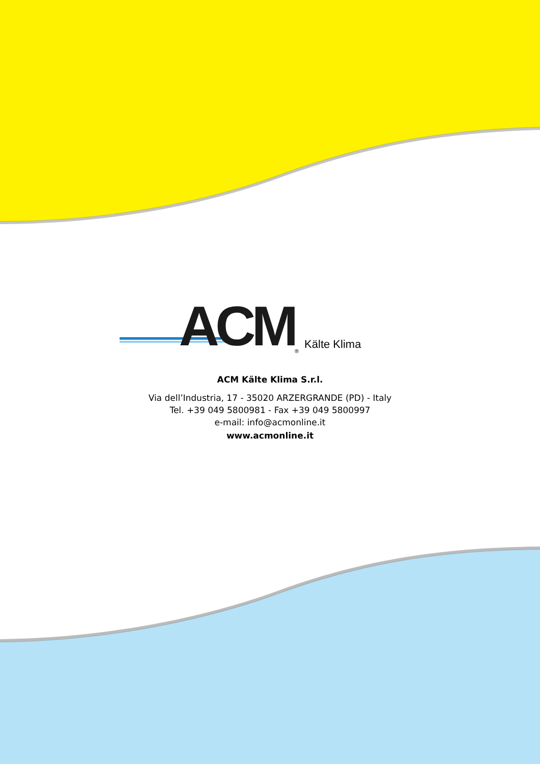ACM<sup>®</sup> Kälte Klima
ACM Kälte Klima S.r.l.
Via dell’Industria, 17 - 35020 ARZERGRANDE (PD) - Italy
Tel. +39 049 5800981 - Fax +39 049 5800997
e-mail: info@acmonline.it
www.acmonline.it